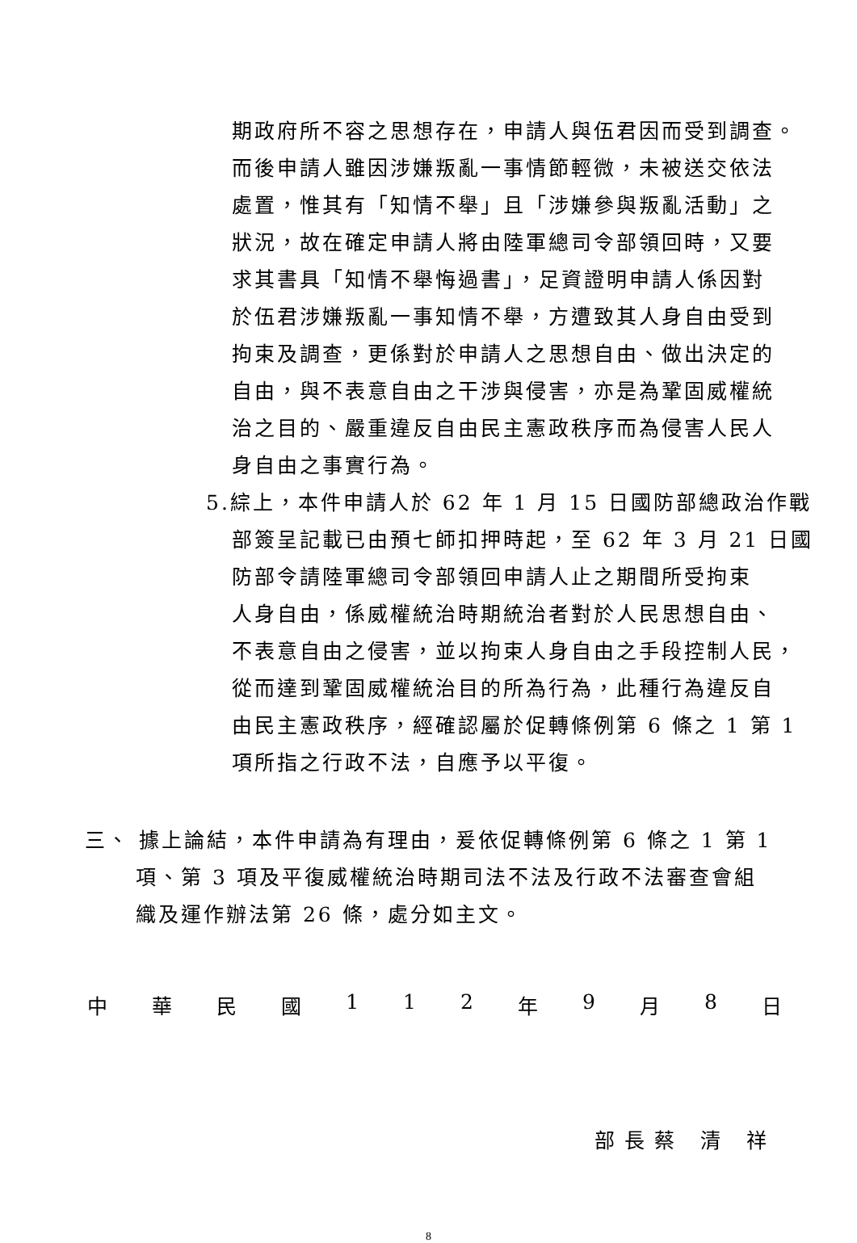期政府所不容之思想存在，申請人與伍君因而受到調查。
而後申請人雖因涉嫌叛亂一事情節輕微，未被送交依法
處置，惟其有「知情不舉」且「涉嫌參與叛亂活動」之
狀況，故在確定申請人將由陸軍總司令部領回時，又要
求其書具「知情不舉悔過書」，足資證明申請人係因對
於伍君涉嫌叛亂一事知情不舉，方遭致其人身自由受到
拘束及調查，更係對於申請人之思想自由、做出決定的
自由，與不表意自由之干涉與侵害，亦是為鞏固威權統
治之目的、嚴重違反自由民主憲政秩序而為侵害人民人
身自由之事實行為。
5.綜上，本件申請人於 62 年 1 月 15 日國防部總政治作戰
部簽呈記載已由預七師扣押時起，至 62 年 3 月 21 日國
防部令請陸軍總司令部領回申請人止之期間所受拘束
人身自由，係威權統治時期統治者對於人民思想自由、
不表意自由之侵害，並以拘束人身自由之手段控制人民，
從而達到鞏固威權統治目的所為行為，此種行為違反自
由民主憲政秩序，經確認屬於促轉條例第 6 條之 1 第 1
項所指之行政不法，自應予以平復。
三、 據上論結，本件申請為有理由，爰依促轉條例第 6 條之 1 第 1
項、第 3 項及平復威權統治時期司法不法及行政不法審查會組
織及運作辦法第 26 條，處分如主文。
中 華 民 國 1 1 2 年 9 月 8 日
部長蔡 清 祥
8